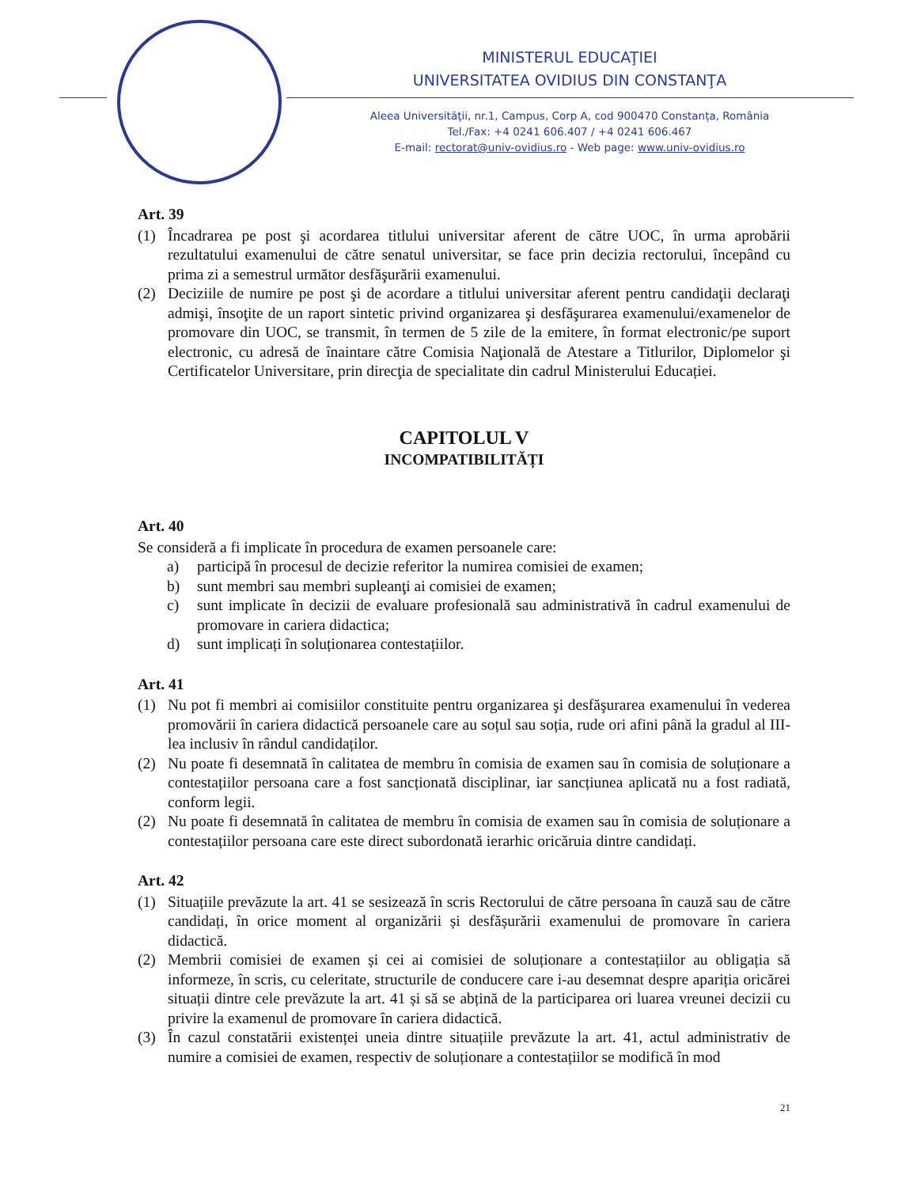MINISTERUL EDUCAŢIEI
UNIVERSITATEA OVIDIUS DIN CONSTANŢA
Aleea Universităţii, nr.1, Campus, Corp A, cod 900470 Constanța, România
Tel./Fax: +4 0241 606.407 / +4 0241 606.467
E-mail: rectorat@univ-ovidius.ro - Web page: www.univ-ovidius.ro
Art. 39
(1) Încadrarea pe post şi acordarea titlului universitar aferent de către UOC, în urma aprobării rezultatului examenului de către senatul universitar, se face prin decizia rectorului, începând cu prima zi a semestrul următor desfăşurării examenului.
(2) Deciziile de numire pe post şi de acordare a titlului universitar aferent pentru candidaţii declaraţi admişi, însoţite de un raport sintetic privind organizarea şi desfăşurarea examenului/examenelor de promovare din UOC, se transmit, în termen de 5 zile de la emitere, în format electronic/pe suport electronic, cu adresă de înaintare către Comisia Naţională de Atestare a Titlurilor, Diplomelor şi Certificatelor Universitare, prin direcţia de specialitate din cadrul Ministerului Educației.
CAPITOLUL V
INCOMPATIBILITĂȚI
Art. 40
Se consideră a fi implicate în procedura de examen persoanele care:
a) participă în procesul de decizie referitor la numirea comisiei de examen;
b) sunt membri sau membri supleanţi ai comisiei de examen;
c) sunt implicate în decizii de evaluare profesională sau administrativă în cadrul examenului de promovare in cariera didactica;
d) sunt implicați în soluționarea contestațiilor.
Art. 41
(1) Nu pot fi membri ai comisiilor constituite pentru organizarea şi desfăşurarea examenului în vederea promovării în cariera didactică persoanele care au soțul sau soția, rude ori afini până la gradul al III-lea inclusiv în rândul candidaților.
(2) Nu poate fi desemnată în calitatea de membru în comisia de examen sau în comisia de soluționare a contestațiilor persoana care a fost sancționată disciplinar, iar sancțiunea aplicată nu a fost radiată, conform legii.
(2) Nu poate fi desemnată în calitatea de membru în comisia de examen sau în comisia de soluționare a contestațiilor persoana care este direct subordonată ierarhic oricăruia dintre candidați.
Art. 42
(1) Situațiile prevăzute la art. 41 se sesizează în scris Rectorului de către persoana în cauză sau de către candidați, în orice moment al organizării și desfășurării examenului de promovare în cariera didactică.
(2) Membrii comisiei de examen și cei ai comisiei de soluționare a contestațiilor au obligația să informeze, în scris, cu celeritate, structurile de conducere care i-au desemnat despre apariția oricărei situații dintre cele prevăzute la art. 41 și să se abțină de la participarea ori luarea vreunei decizii cu privire la examenul de promovare în cariera didactică.
(3) În cazul constatării existenței uneia dintre situațiile prevăzute la art. 41, actul administrativ de numire a comisiei de examen, respectiv de soluționare a contestațiilor se modifică în mod
21